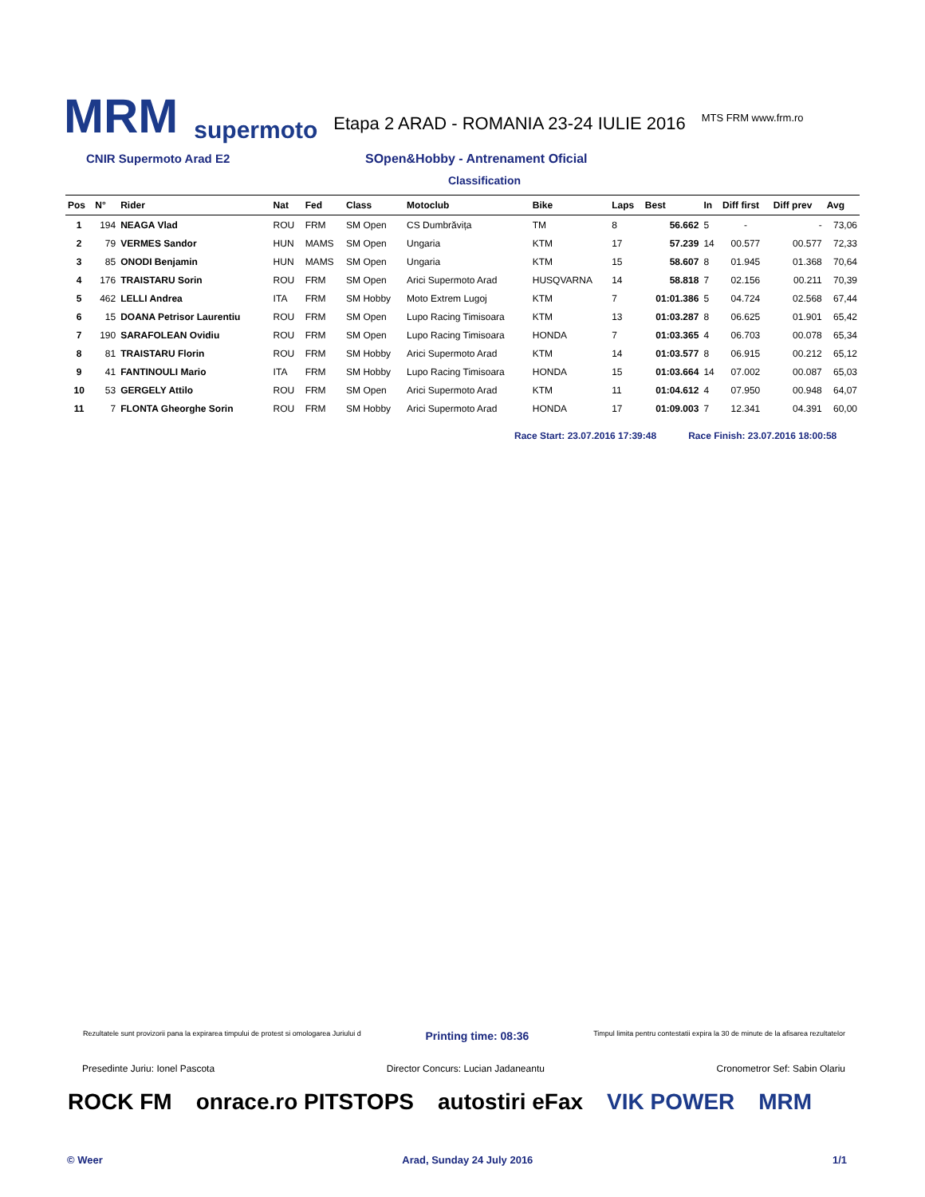MRM
supermoto
Etapa 2 ARAD - ROMANIA 23-24 IULIE 2016
MTS FRM www.frm.ro
CNIR Supermoto Arad E2 SOpen&Hobby - Antrenament Oficial
Classification
| Pos | N° | Rider | Nat | Fed | Class | Motoclub | Bike | Laps | Best | In | Diff first | Diff prev | Avg |
| --- | --- | --- | --- | --- | --- | --- | --- | --- | --- | --- | --- | --- | --- |
| 1 | 194 | NEAGA Vlad | ROU | FRM | SM Open | CS Dumbrăvița | TM | 8 | 56.662 | 5 | - | - | 73,06 |
| 2 | 79 | VERMES Sandor | HUN | MAMS | SM Open | Ungaria | KTM | 17 | 57.239 | 14 | 00.577 | 00.577 | 72,33 |
| 3 | 85 | ONODI Benjamin | HUN | MAMS | SM Open | Ungaria | KTM | 15 | 58.607 | 8 | 01.945 | 01.368 | 70,64 |
| 4 | 176 | TRAISTARU Sorin | ROU | FRM | SM Open | Arici Supermoto Arad | HUSQVARNA | 14 | 58.818 | 7 | 02.156 | 00.211 | 70,39 |
| 5 | 462 | LELLI Andrea | ITA | FRM | SM Hobby | Moto Extrem Lugoj | KTM | 7 | 01:01.386 | 5 | 04.724 | 02.568 | 67,44 |
| 6 | 15 | DOANA Petrisor Laurentiu | ROU | FRM | SM Open | Lupo Racing Timisoara | KTM | 13 | 01:03.287 | 8 | 06.625 | 01.901 | 65,42 |
| 7 | 190 | SARAFOLEAN Ovidiu | ROU | FRM | SM Open | Lupo Racing Timisoara | HONDA | 7 | 01:03.365 | 4 | 06.703 | 00.078 | 65,34 |
| 8 | 81 | TRAISTARU Florin | ROU | FRM | SM Hobby | Arici Supermoto Arad | KTM | 14 | 01:03.577 | 8 | 06.915 | 00.212 | 65,12 |
| 9 | 41 | FANTINOULI Mario | ITA | FRM | SM Hobby | Lupo Racing Timisoara | HONDA | 15 | 01:03.664 | 14 | 07.002 | 00.087 | 65,03 |
| 10 | 53 | GERGELY Attilo | ROU | FRM | SM Open | Arici Supermoto Arad | KTM | 11 | 01:04.612 | 4 | 07.950 | 00.948 | 64,07 |
| 11 | 7 | FLONTA Gheorghe Sorin | ROU | FRM | SM Hobby | Arici Supermoto Arad | HONDA | 17 | 01:09.003 | 7 | 12.341 | 04.391 | 60,00 |
Race Start: 23.07.2016 17:39:48 Race Finish: 23.07.2016 18:00:58
Rezultatele sunt provizorii pana la expirarea timpului de protest si omologarea Juriului d Printing time: 08:36 Timpul limita pentru contestatii expira la 30 de minute de la afisarea rezultatelor
Presedinte Juriu: Ionel Pascota Director Concurs: Lucian Jadaneantu Cronometror Sef: Sabin Olariu
ROCK FM onrace.ro PITSTOPS autostiri eFax VIK POWER MRM
© Weer Arad, Sunday 24 July 2016 1/1